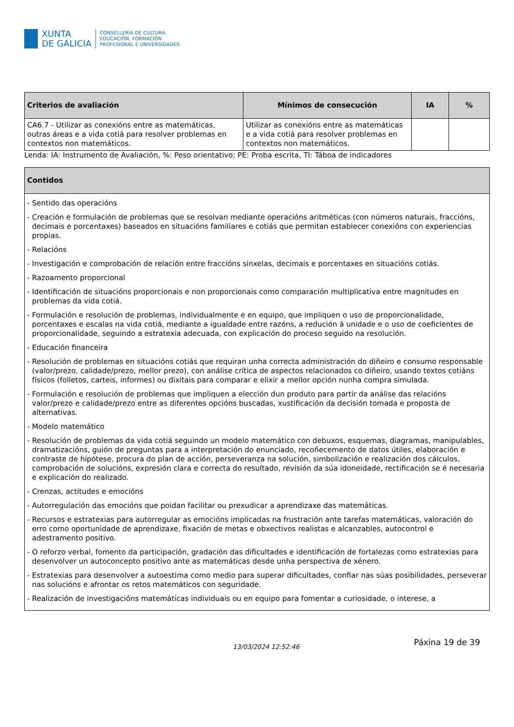XUNTA
DE GALICIA
CONSELLERÍA DE CULTURA,
EDUCACIÓN, FORMACIÓN
PROFESIONAL E UNIVERSIDADES
| Criterios de avaliación | Mínimos de consecución | IA | % |
| --- | --- | --- | --- |
| CA6.7 - Utilizar as conexións entre as matemáticas, outras áreas e a vida cotiá para resolver problemas en contextos non matemáticos. | Utilizar as conexións entre as matemáticas e a vida cotiá para resolver problemas en contextos non matemáticos. | | |
Lenda: IA: Instrumento de Avaliación, %: Peso orientativo; PE: Proba escrita, TI: Táboa de indicadores
| Contidos |
| --- |
| - Sentido das operacións - Creación e formulación de problemas que se resolvan mediante operacións aritméticas (con números naturais, fraccións, decimais e porcentaxes) baseados en situacións familiares e cotiás que permitan establecer conexións con experiencias propias. - Relacións - Investigación e comprobación de relación entre fraccións sinxelas, decimais e porcentaxes en situacións cotiás. - Razoamento proporcional - Identificación de situacións proporcionais e non proporcionais como comparación multiplicativa entre magnitudes en problemas da vida cotiá. - Formulación e resolución de problemas, individualmente e en equipo, que impliquen o uso de proporcionalidade, porcentaxes e escalas na vida cotiá, mediante a igualdade entre razóns, a redución á unidade e o uso de coeficientes de proporcionalidade, seguindo a estratexia adecuada, con explicación do proceso seguido na resolución. - Educación financeira - Resolución de problemas en situacións cotiás que requiran unha correcta administración do diñeiro e consumo responsable (valor/prezo, calidade/prezo, mellor prezo), con análise crítica de aspectos relacionados co diñeiro, usando textos cotiáns físicos (folletos, carteis, informes) ou dixitais para comparar e elixir a mellor opción nunha compra simulada. - Formulación e resolución de problemas que impliquen a elección dun produto para partir da análise das relacións valor/prezo e calidade/prezo entre as diferentes opcións buscadas, xustificación da decisión tomada e proposta de alternativas. - Modelo matemático - Resolución de problemas da vida cotiá seguindo un modelo matemático con debuxos, esquemas, diagramas, manipulables, dramatizacións, guión de preguntas para a interpretación do enunciado, recoñecemento de datos útiles, elaboración e contraste de hipótese, procura do plan de acción, perseveranza na solución, simbolización e realización dos cálculos, comprobación de solucións, expresión clara e correcta do resultado, revisión da súa idoneidade, rectificación se é necesaria e explicación do realizado. - Crenzas, actitudes e emocións - Autorregulación das emocións que poidan facilitar ou prexudicar a aprendizaxe das matemáticas. - Recursos e estratexias para autorregular as emocións implicadas na frustración ante tarefas matemáticas, valoración do erro como oportunidade de aprendizaxe, fixación de metas e obxectivos realistas e alcanzables, autocontrol e adestramento positivo. - O reforzo verbal, fomento da participación, gradación das dificultades e identificación de fortalezas como estratexias para desenvolver un autoconcepto positivo ante as matemáticas desde unha perspectiva de xénero. - Estratexias para desenvolver a autoestima como medio para superar dificultades, confiar nas súas posibilidades, perseverar nas solucións e afrontar os retos matemáticos con seguridade. - Realización de investigacións matemáticas individuais ou en equipo para fomentar a curiosidade, o interese, a |
13/03/2024 12:52:46 Páxina 19 de 39